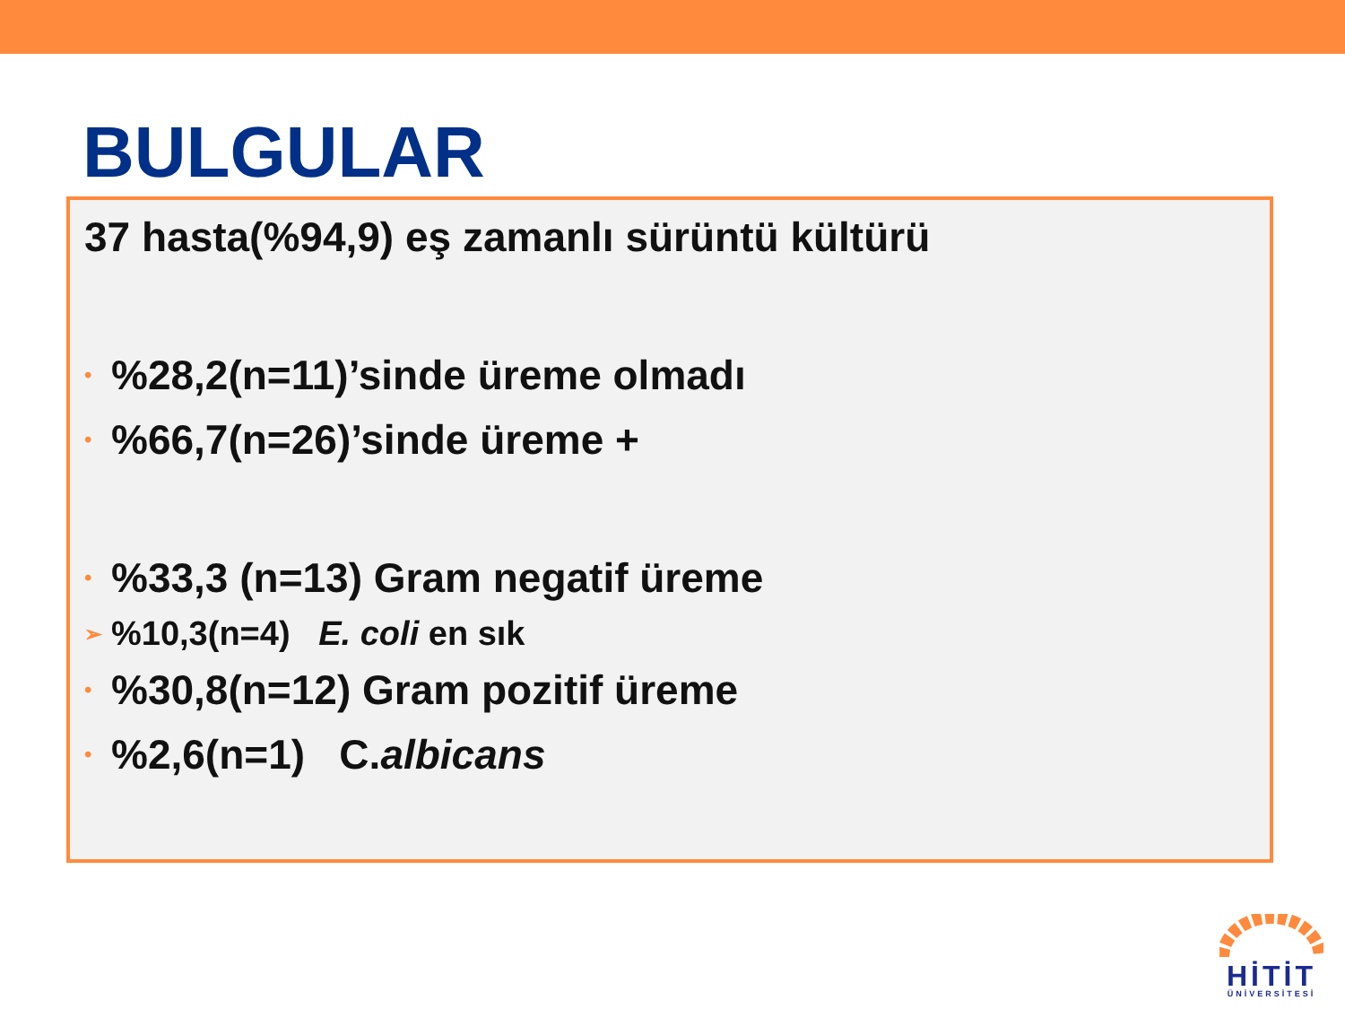BULGULAR
37 hasta(%94,9) eş zamanlı sürüntü kültürü
•%28,2(n=11)’sinde üreme olmadı
•%66,7(n=26)’sinde üreme +
•%33,3 (n=13) Gram negatif üreme
➢%10,3(n=4) E. coli en sık
•%30,8(n=12) Gram pozitif üreme
•%2,6(n=1) C. albicans
HİTİT
ÜNİVERSİTESİ